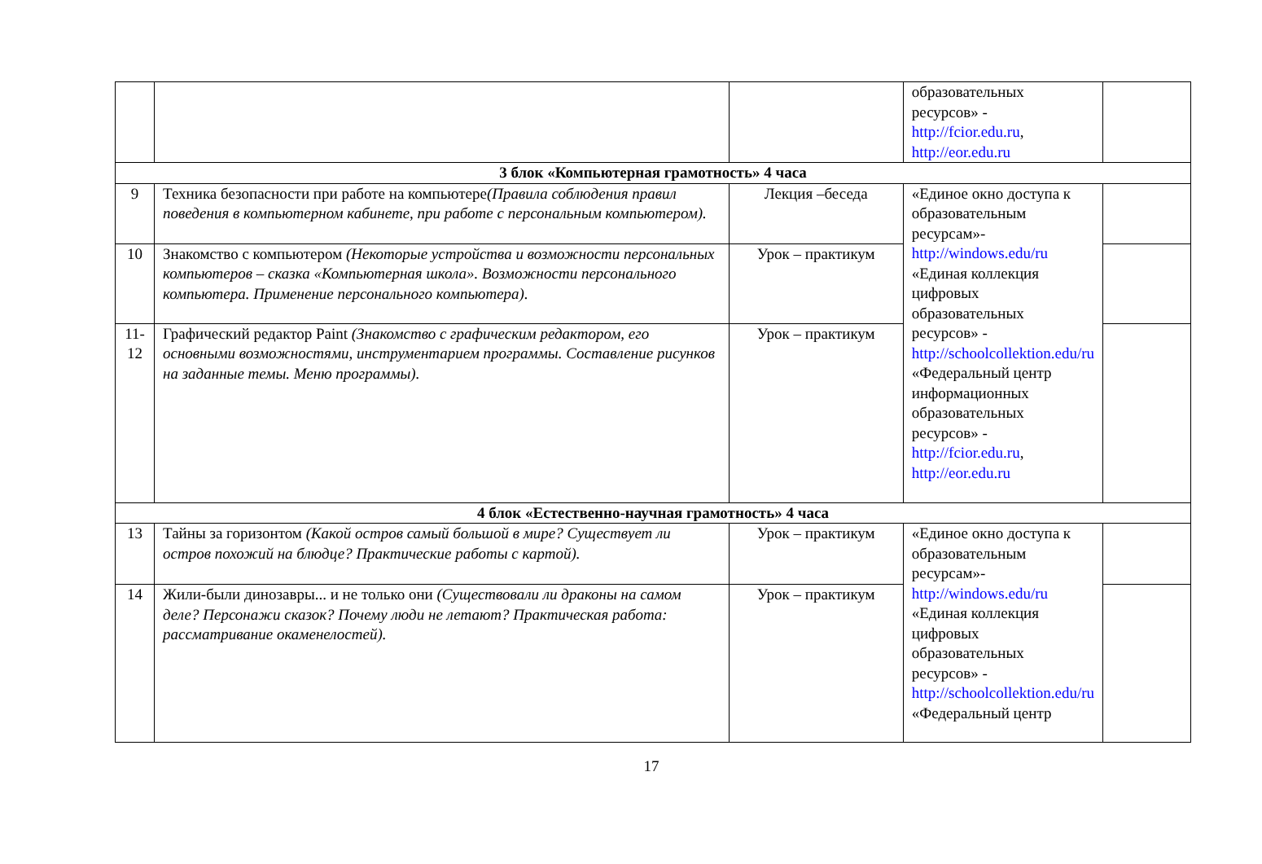| | | | образовательных ресурсов» - http://fcior.edu.ru , http://eor.edu.ru | |
| 3 блок «Компьютерная грамотность» 4 часа | | | | |
| 9 | Техника безопасности при работе на компьютере (Правила соблюдения правил поведения в компьютерном кабинете, при работе с персональным компьютером). | Лекция –беседа | «Единое окно доступа к образовательным ресурсам»- http://windows.edu/ru «Единая коллекция цифровых образовательных ресурсов» - http://schoolcollektion.edu/ru «Федеральный центр информационных образовательных ресурсов» - http://fcior.edu.ru , http://eor.edu.ru | |
| 10 | Знакомство с компьютером (Некоторые устройства и возможности персональных компьютеров – сказка «Компьютерная школа». Возможности персонального компьютера. Применение персонального компьютера). | Урок – практикум | | |
| 11-12 | Графический редактор Paint (Знакомство с графическим редактором, его основными возможностями, инструментарием программы. Составление рисунков на заданные темы. Меню программы). | Урок – практикум | | |
| 4 блок «Естественно-научная грамотность» 4 часа | | | | |
| 13 | Тайны за горизонтом (Какой остров самый большой в мире? Существует ли остров похожий на блюдце? Практические работы с картой). | Урок – практикум | «Единое окно доступа к образовательным ресурсам»- http://windows.edu/ru «Единая коллекция цифровых образовательных ресурсов» - http://schoolcollektion.edu/ru «Федеральный центр | |
| 14 | Жили-были динозавры... и не только они (Существовали ли драконы на самом деле? Персонажи сказок? Почему люди не летают? Практическая работа: рассматривание окаменелостей). | Урок – практикум | | |
17